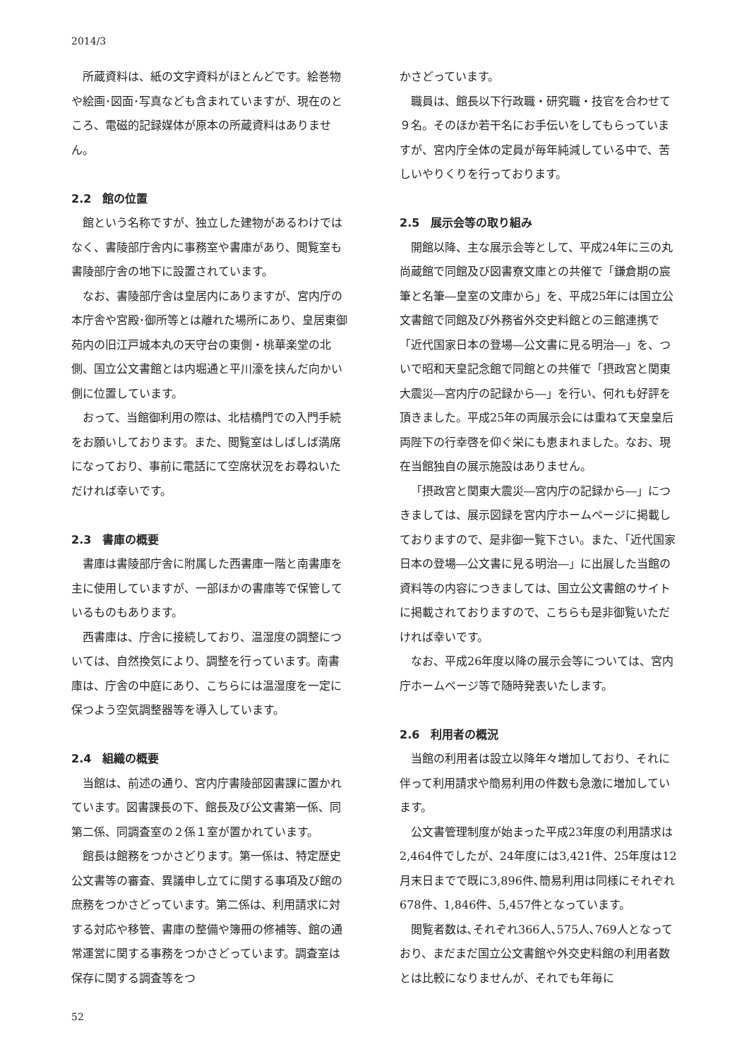2014/3
所蔵資料は、紙の文字資料がほとんどです。絵巻物や絵画･図面･写真なども含まれていますが、現在のところ、電磁的記録媒体が原本の所蔵資料はありません。
2.2　館の位置
館という名称ですが、独立した建物があるわけではなく、書陵部庁舎内に事務室や書庫があり、閲覧室も書陵部庁舎の地下に設置されています。
なお、書陵部庁舎は皇居内にありますが、宮内庁の本庁舎や宮殿･御所等とは離れた場所にあり、皇居東御苑内の旧江戸城本丸の天守台の東側・桃華楽堂の北側、国立公文書館とは内堀通と平川濠を挟んだ向かい側に位置しています。
おって、当館御利用の際は、北桔橋門での入門手続をお願いしております。また、閲覧室はしばしば満席になっており、事前に電話にて空席状況をお尋ねいただければ幸いです。
2.3　書庫の概要
書庫は書陵部庁舎に附属した西書庫一階と南書庫を主に使用していますが、一部ほかの書庫等で保管しているものもあります。
西書庫は、庁舎に接続しており、温湿度の調整については、自然換気により、調整を行っています。南書庫は、庁舎の中庭にあり、こちらには温湿度を一定に保つよう空気調整器等を導入しています。
2.4　組織の概要
当館は、前述の通り、宮内庁書陵部図書課に置かれています。図書課長の下、館長及び公文書第一係、同第二係、同調査室の２係１室が置かれています。
館長は館務をつかさどります。第一係は、特定歴史公文書等の審査、異議申し立てに関する事項及び館の庶務をつかさどっています。第二係は、利用請求に対する対応や移管、書庫の整備や簿冊の修補等、館の通常運営に関する事務をつかさどっています。調査室は保存に関する調査等をつ
かさどっています。
職員は、館長以下行政職・研究職・技官を合わせて９名。そのほか若干名にお手伝いをしてもらっていますが、宮内庁全体の定員が毎年純減している中で、苦しいやりくりを行っております。
2.5　展示会等の取り組み
開館以降、主な展示会等として、平成24年に三の丸尚蔵館で同館及び図書寮文庫との共催で「鎌倉期の宸筆と名筆―皇室の文庫から」を、平成25年には国立公文書館で同館及び外務省外交史料館との三館連携で「近代国家日本の登場―公文書に見る明治―」を、ついで昭和天皇記念館で同館との共催で「摂政宮と関東大震災―宮内庁の記録から―」を行い、何れも好評を頂きました。平成25年の両展示会には重ねて天皇皇后両陛下の行幸啓を仰ぐ栄にも恵まれました。なお、現在当館独自の展示施設はありません。
「摂政宮と関東大震災―宮内庁の記録から―」につきましては、展示図録を宮内庁ホームページに掲載しておりますので、是非御一覧下さい。また、「近代国家日本の登場―公文書に見る明治―」に出展した当館の資料等の内容につきましては、国立公文書館のサイトに掲載されておりますので、こちらも是非御覧いただければ幸いです。
なお、平成26年度以降の展示会等については、宮内庁ホームページ等で随時発表いたします。
2.6　利用者の概況
当館の利用者は設立以降年々増加しており、それに伴って利用請求や簡易利用の件数も急激に増加しています。
公文書管理制度が始まった平成23年度の利用請求は2,464件でしたが、24年度には3,421件、25年度は12月末日までで既に3,896件､簡易利用は同様にそれぞれ678件、1,846件、5,457件となっています。
閲覧者数は､それぞれ366人､575人､769人となっており、まだまだ国立公文書館や外交史料館の利用者数とは比較になりませんが、それでも年毎に
52